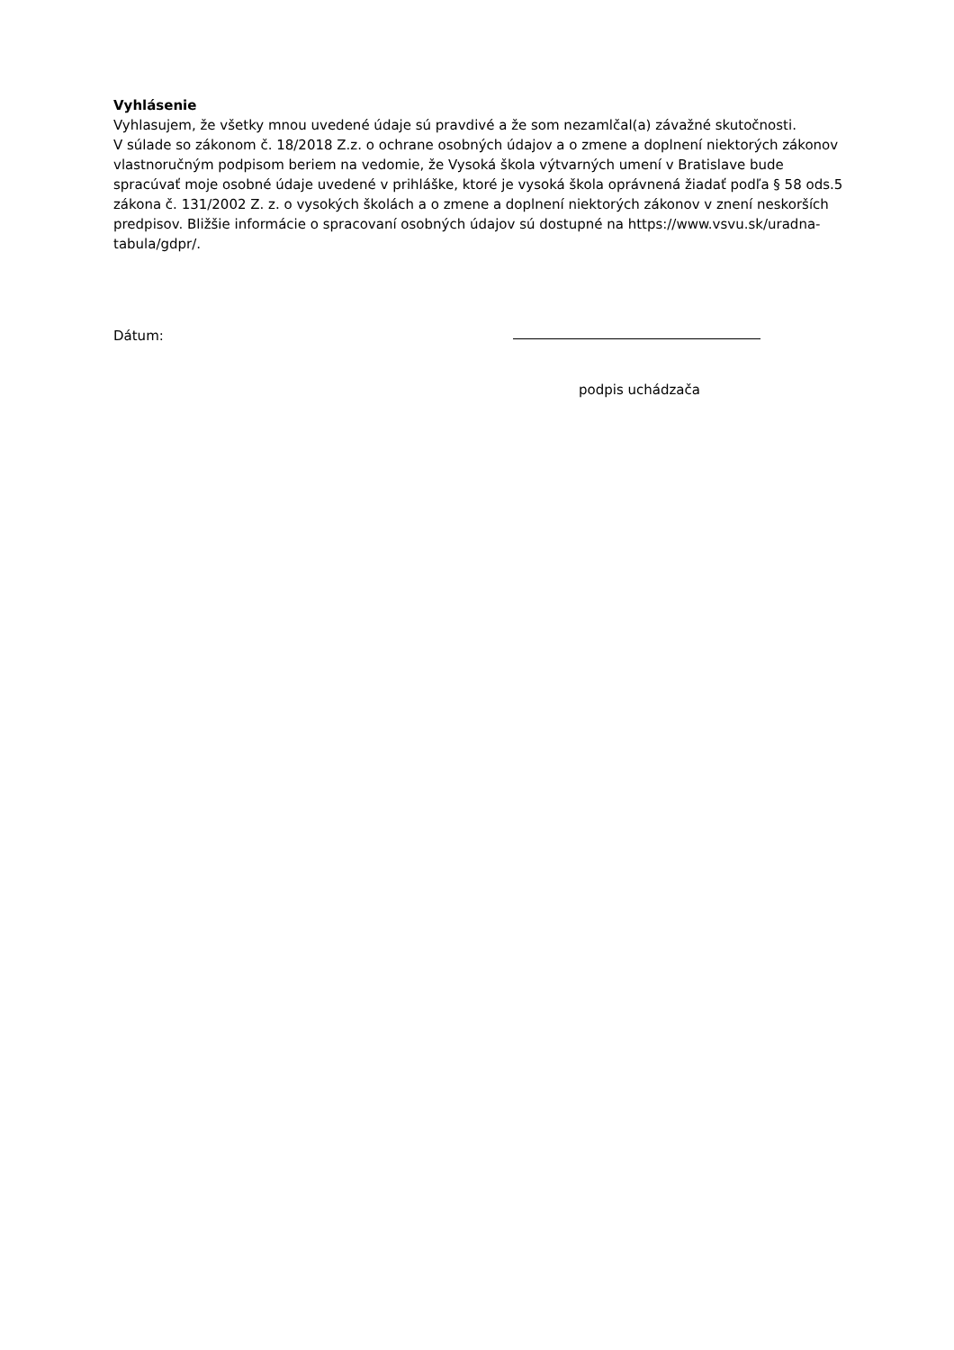Vyhlásenie
Vyhlasujem, že všetky mnou uvedené údaje sú pravdivé a že som nezamlčal(a) závažné skutočnosti.
V súlade so zákonom č. 18/2018 Z.z. o ochrane osobných údajov a o zmene a doplnení niektorých zákonov vlastnoručným podpisom beriem na vedomie, že Vysoká škola výtvarných umení v Bratislave bude spracúvať moje osobné údaje uvedené v prihláške, ktoré je vysoká škola oprávnená žiadať podľa § 58 ods.5 zákona č. 131/2002 Z. z. o vysokých školách a o zmene a doplnení niektorých zákonov v znení neskorších predpisov. Bližšie informácie o spracovaní osobných údajov sú dostupné na https://www.vsvu.sk/uradna-tabula/gdpr/.
Dátum:
podpis uchádzača